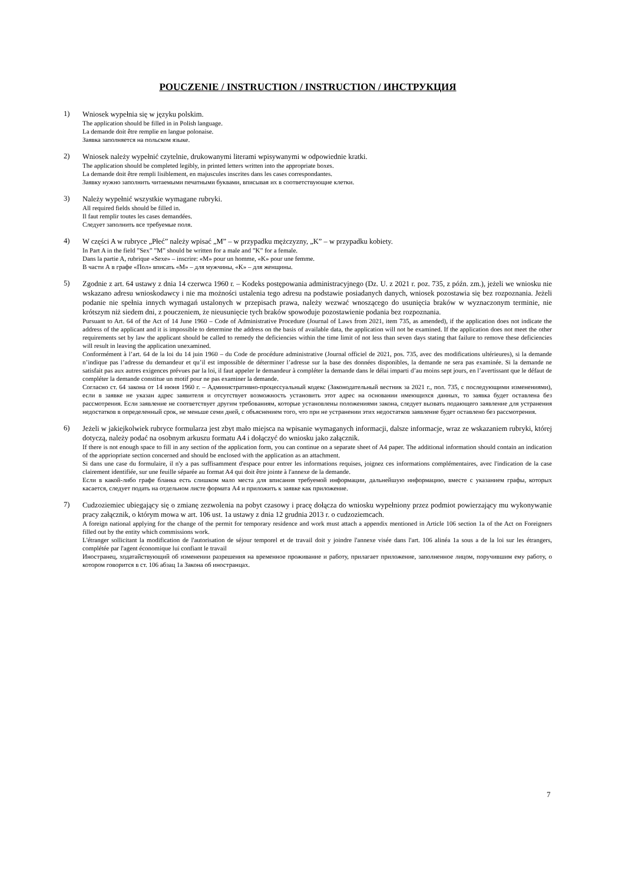POUCZENIE / INSTRUCTION / INSTRUCTION / ИНСТРУКЦИЯ
1)
Wniosek wypełnia się w języku polskim.
The application should be filled in in Polish language.
La demande doit être remplie en langue polonaise.
Заявка заполняется на польском языке.
2)
Wniosek należy wypełnić czytelnie, drukowanymi literami wpisywanymi w odpowiednie kratki.
The application should be completed legibly, in printed letters written into the appropriate boxes.
La demande doit être rempli lisiblement, en majuscules inscrites dans les cases correspondantes.
Заявку нужно заполнить читаемыми печатными буквами, вписывая их в соответствующие клетки.
3)
Należy wypełnić wszystkie wymagane rubryki.
All required fields should be filled in.
Il faut remplir toutes les cases demandées.
Следует заполнить все требуемые поля.
4)
W części A w rubryce „Płeć” należy wpisać „M” – w przypadku mężczyzny, „K” – w przypadku kobiety.
In Part A in the field ”Sex” ”M” should be written for a male and ”K” for a female.
Dans la partie A, rubrique «Sexe» – inscrire: «M» pour un homme, «K» pour une femme.
В части А в графе «Пол» вписать «M» – для мужчины, «K» – для женщины.
5)
Zgodnie z art. 64 ustawy z dnia 14 czerwca 1960 r. – Kodeks postępowania administracyjnego (Dz. U. z 2021 r. poz. 735, z późn. zm.), jeżeli we wniosku nie wskazano adresu wnioskodawcy i nie ma możności ustalenia tego adresu na podstawie posiadanych danych, wniosek pozostawia się bez rozpoznania. Jeżeli podanie nie spełnia innych wymagań ustalonych w przepisach prawa, należy wezwać wnoszącego do usunięcia braków w wyznaczonym terminie, nie krótszym niż siedem dni, z pouczeniem, że nieusunięcie tych braków spowoduje pozostawienie podania bez rozpoznania.
Pursuant to Art. 64 of the Act of 14 June 1960 – Code of Administrative Procedure (Journal of Laws from 2021, item 735, as amended), if the application does not indicate the address of the applicant and it is impossible to determine the address on the basis of available data, the application will not be examined. If the application does not meet the other requirements set by law the applicant should be called to remedy the deficiencies within the time limit of not less than seven days stating that failure to remove these deficiencies will result in leaving the application unexamined.
Conformément à l’art. 64 de la loi du 14 juin 1960 – du Code de procédure administrative (Journal officiel de 2021, pos. 735, avec des modifications ultérieures), si la demande n’indique pas l’adresse du demandeur et qu’il est impossible de déterminer l’adresse sur la base des données disponibles, la demande ne sera pas examinée. Si la demande ne satisfait pas aux autres exigences prévues par la loi, il faut appeler le demandeur à compléter la demande dans le délai imparti d’au moins sept jours, en l’avertissant que le défaut de compléter la demande constitue un motif pour ne pas examiner la demande.
Согласно ст. 64 закона от 14 июня 1960 г. – Административно-процессуальный кодекс (Законодательный вестник за 2021 г., пол. 735, с последующими изменениями), если в заявке не указан адрес заявителя и отсутствует возможность установить этот адрес на основании имеющихся данных, то заявка будет оставлена без рассмотрения. Если заявление не соответствует другим требованиям, которые установлены положениями закона, следует вызвать подающего заявление для устранения недостатков в определенный срок, не меньше семи дней, с объяснением того, что при не устранении этих недостатков заявление будет оставлено без рассмотрения.
6)
Jeżeli w jakiejkolwiek rubryce formularza jest zbyt mało miejsca na wpisanie wymaganych informacji, dalsze informacje, wraz ze wskazaniem rubryki, której dotyczą, należy podać na osobnym arkuszu formatu A4 i dołączyć do wniosku jako załącznik.
If there is not enough space to fill in any section of the application form, you can continue on a separate sheet of A4 paper. The additional information should contain an indication of the appriopriate section concerned and should be enclosed with the application as an attachment.
Si dans une case du formulaire, il n'y a pas suffisamment d'espace pour entrer les informations requises, joignez ces informations complémentaires, avec l'indication de la case clairement identifiée, sur une feuille séparée au format A4 qui doit être jointe à l'annexe de la demande.
Если в какой-либо графе бланка есть слишком мало места для вписания требуемой информации, дальнейшую информацию, вместе с указанием графы, которых касается, следует подать на отдельном листе формата A4 и приложить к заявке как приложение.
7)
Cudzoziemiec ubiegający się o zmianę zezwolenia na pobyt czasowy i pracę dołącza do wniosku wypełniony przez podmiot powierzający mu wykonywanie pracy załącznik, o którym mowa w art. 106 ust. 1a ustawy z dnia 12 grudnia 2013 r. o cudzoziemcach.
A foreign national applying for the change of the permit for temporary residence and work must attach a appendix mentioned in Article 106 section 1a of the Act on Foreigners filled out by the entity which commissions work.
L'étranger sollicitant la modification de l'autorisation de séjour temporel et de travail doit y joindre l'annexe visée dans l'art. 106 alinéa 1a sous a de la loi sur les étrangers, complétée par l'agent économique lui confiant le travail
Иностранец, ходатайствующий об изменении разрешения на временное проживание и работу, прилагает приложение, заполненное лицом, поручившим ему работу, о котором говорится в ст. 106 абзац 1a Закона об иностранцах.
7